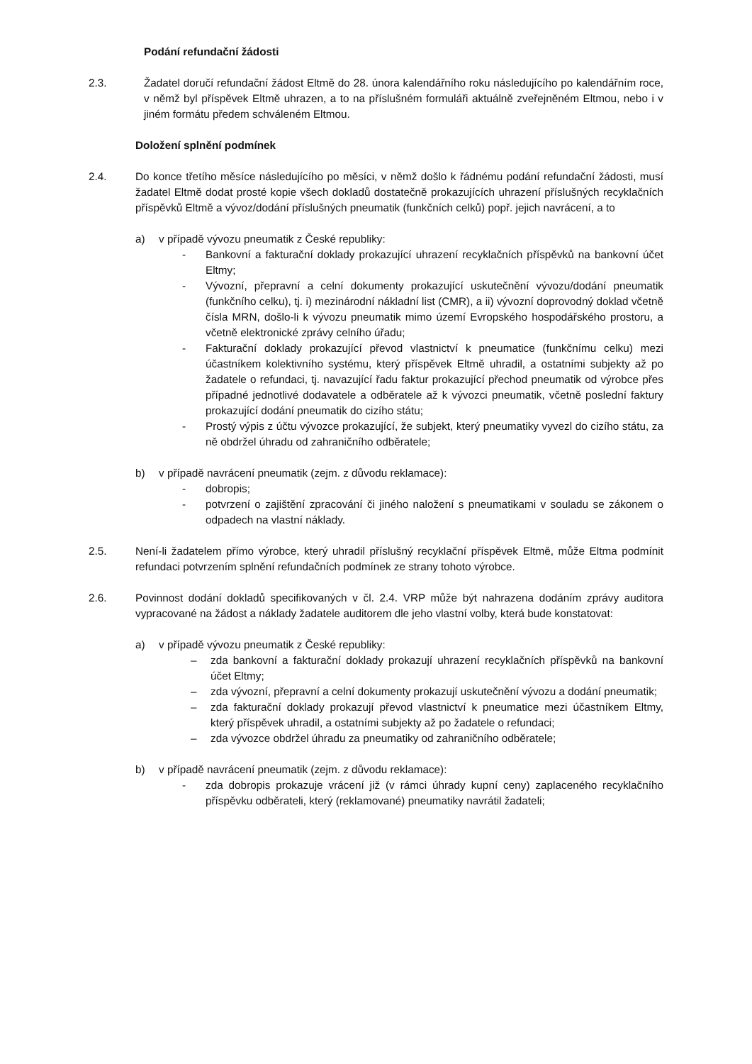Podání refundační žádosti
2.3. Žadatel doručí refundační žádost Eltmě do 28. února kalendářního roku následujícího po kalendářním roce, v němž byl příspěvek Eltmě uhrazen, a to na příslušném formuláři aktuálně zveřejněném Eltmou, nebo i v jiném formátu předem schváleném Eltmou.
Doložení splnění podmínek
2.4. Do konce třetího měsíce následujícího po měsíci, v němž došlo k řádnému podání refundační žádosti, musí žadatel Eltmě dodat prosté kopie všech dokladů dostatečně prokazujících uhrazení příslušných recyklačních příspěvků Eltmě a vývoz/dodání příslušných pneumatik (funkčních celků) popř. jejich navrácení, a to
a) v případě vývozu pneumatik z České republiky:
- Bankovní a fakturační doklady prokazující uhrazení recyklačních příspěvků na bankovní účet Eltmy;
- Vývozní, přepravní a celní dokumenty prokazující uskutečnění vývozu/dodání pneumatik (funkčního celku), tj. i) mezinárodní nákladní list (CMR), a ii) vývozní doprovodný doklad včetně čísla MRN, došlo-li k vývozu pneumatik mimo území Evropského hospodářského prostoru, a včetně elektronické zprávy celního úřadu;
- Fakturační doklady prokazující převod vlastnictví k pneumatice (funkčnímu celku) mezi účastníkem kolektivního systému, který příspěvek Eltmě uhradil, a ostatními subjekty až po žadatele o refundaci, tj. navazující řadu faktur prokazující přechod pneumatik od výrobce přes případné jednotlivé dodavatele a odběratele až k vývozci pneumatik, včetně poslední faktury prokazující dodání pneumatik do cizího státu;
- Prostý výpis z účtu vývozce prokazující, že subjekt, který pneumatiky vyvezl do cizího státu, za ně obdržel úhradu od zahraničního odběratele;
b) v případě navrácení pneumatik (zejm. z důvodu reklamace):
- dobropis;
- potvrzení o zajištění zpracování či jiného naložení s pneumatikami v souladu se zákonem o odpadech na vlastní náklady.
2.5. Není-li žadatelem přímo výrobce, který uhradil příslušný recyklační příspěvek Eltmě, může Eltma podmínit refundaci potvrzením splnění refundačních podmínek ze strany tohoto výrobce.
2.6. Povinnost dodání dokladů specifikovaných v čl. 2.4. VRP může být nahrazena dodáním zprávy auditora vypracované na žádost a náklady žadatele auditorem dle jeho vlastní volby, která bude konstatovat:
a) v případě vývozu pneumatik z České republiky:
– zda bankovní a fakturační doklady prokazují uhrazení recyklačních příspěvků na bankovní účet Eltmy;
– zda vývozní, přepravní a celní dokumenty prokazují uskutečnění vývozu a dodání pneumatik;
– zda fakturační doklady prokazují převod vlastnictví k pneumatice mezi účastníkem Eltmy, který příspěvek uhradil, a ostatními subjekty až po žadatele o refundaci;
– zda vývozce obdržel úhradu za pneumatiky od zahraničního odběratele;
b) v případě navrácení pneumatik (zejm. z důvodu reklamace):
- zda dobropis prokazuje vrácení již (v rámci úhrady kupní ceny) zaplaceného recyklačního příspěvku odběrateli, který (reklamované) pneumatiky navrátil žadateli;